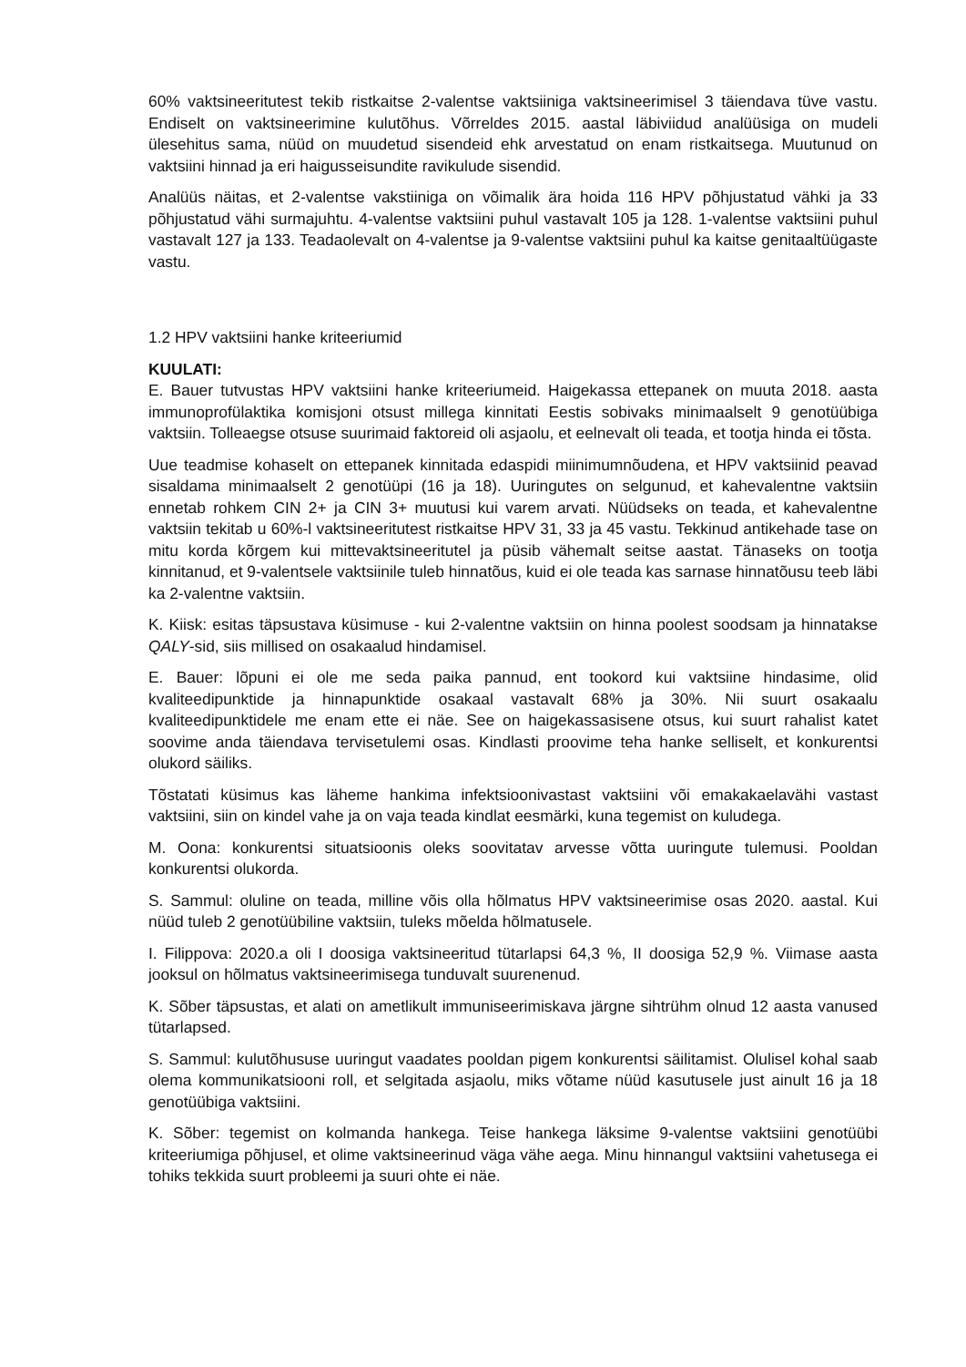60% vaktsineeritutest tekib ristkaitse 2-valentse vaktsiiniga vaktsineerimisel 3 täiendava tüve vastu. Endiselt on vaktsineerimine kulutõhus. Võrreldes 2015. aastal läbiviidud analüüsiga on mudeli ülesehitus sama, nüüd on muudetud sisendeid ehk arvestatud on enam ristkaitsega. Muutunud on vaktsiini hinnad ja eri haigusseisundite ravikulude sisendid.
Analüüs näitas, et 2-valentse vakstiiniga on võimalik ära hoida 116 HPV põhjustatud vähki ja 33 põhjustatud vähi surmajuhtu. 4-valentse vaktsiini puhul vastavalt 105 ja 128. 1-valentse vaktsiini puhul vastavalt 127 ja 133. Teadaolevalt on 4-valentse ja 9-valentse vaktsiini puhul ka kaitse genitaaltüügaste vastu.
1.2 HPV vaktsiini hanke kriteeriumid
KUULATI:
E. Bauer tutvustas HPV vaktsiini hanke kriteeriumeid. Haigekassa ettepanek on muuta 2018. aasta immunoprofülaktika komisjoni otsust millega kinnitati Eestis sobivaks minimaalselt 9 genotüübiga vaktsiin. Tolleaegse otsuse suurimaid faktoreid oli asjaolu, et eelnevalt oli teada, et tootja hinda ei tõsta.
Uue teadmise kohaselt on ettepanek kinnitada edaspidi miinimumnõudena, et HPV vaktsiinid peavad sisaldama minimaalselt 2 genotüüpi (16 ja 18). Uuringutes on selgunud, et kahevalentne vaktsiin ennetab rohkem CIN 2+ ja CIN 3+ muutusi kui varem arvati. Nüüdseks on teada, et kahevalentne vaktsiin tekitab u 60%-l vaktsineeritutest ristkaitse HPV 31, 33 ja 45 vastu. Tekkinud antikehade tase on mitu korda kõrgem kui mittevaktsineeritutel ja püsib vähemalt seitse aastat. Tänaseks on tootja kinnitanud, et 9-valentsele vaktsiinile tuleb hinnatõus, kuid ei ole teada kas sarnase hinnatõusu teeb läbi ka 2-valentne vaktsiin.
K. Kiisk: esitas täpsustava küsimuse - kui 2-valentne vaktsiin on hinna poolest soodsam ja hinnatakse QALY-sid, siis millised on osakaalud hindamisel.
E. Bauer: lõpuni ei ole me seda paika pannud, ent tookord kui vaktsiine hindasime, olid kvaliteedipunktide ja hinnapunktide osakaal vastavalt 68% ja 30%. Nii suurt osakaalu kvaliteedipunktidele me enam ette ei näe. See on haigekassasisene otsus, kui suurt rahalist katet soovime anda täiendava tervisetulemi osas. Kindlasti proovime teha hanke selliselt, et konkurentsi olukord säiliks.
Tõstatati küsimus kas läheme hankima infektsioonivastast vaktsiini või emakakaelavähi vastast vaktsiini, siin on kindel vahe ja on vaja teada kindlat eesmärki, kuna tegemist on kuludega.
M. Oona: konkurentsi situatsioonis oleks soovitatav arvesse võtta uuringute tulemusi. Pooldan konkurentsi olukorda.
S. Sammul: oluline on teada, milline võis olla hõlmatus HPV vaktsineerimise osas 2020. aastal. Kui nüüd tuleb 2 genotüübiline vaktsiin, tuleks mõelda hõlmatusele.
I. Filippova: 2020.a oli I doosiga vaktsineeritud tütarlapsi 64,3 %, II doosiga 52,9 %. Viimase aasta jooksul on hõlmatus vaktsineerimisega tunduvalt suurenenud.
K. Sõber täpsustas, et alati on ametlikult immuniseerimiskava järgne sihtrühm olnud 12 aasta vanused tütarlapsed.
S. Sammul: kulutõhususe uuringut vaadates pooldan pigem konkurentsi säilitamist. Olulisel kohal saab olema kommunikatsiooni roll, et selgitada asjaolu, miks võtame nüüd kasutusele just ainult 16 ja 18 genotüübiga vaktsiini.
K. Sõber: tegemist on kolmanda hankega. Teise hankega läksime 9-valentse vaktsiini genotüübi kriteeriumiga põhjusel, et olime vaktsineerinud väga vähe aega. Minu hinnangul vaktsiini vahetusega ei tohiks tekkida suurt probleemi ja suuri ohte ei näe.